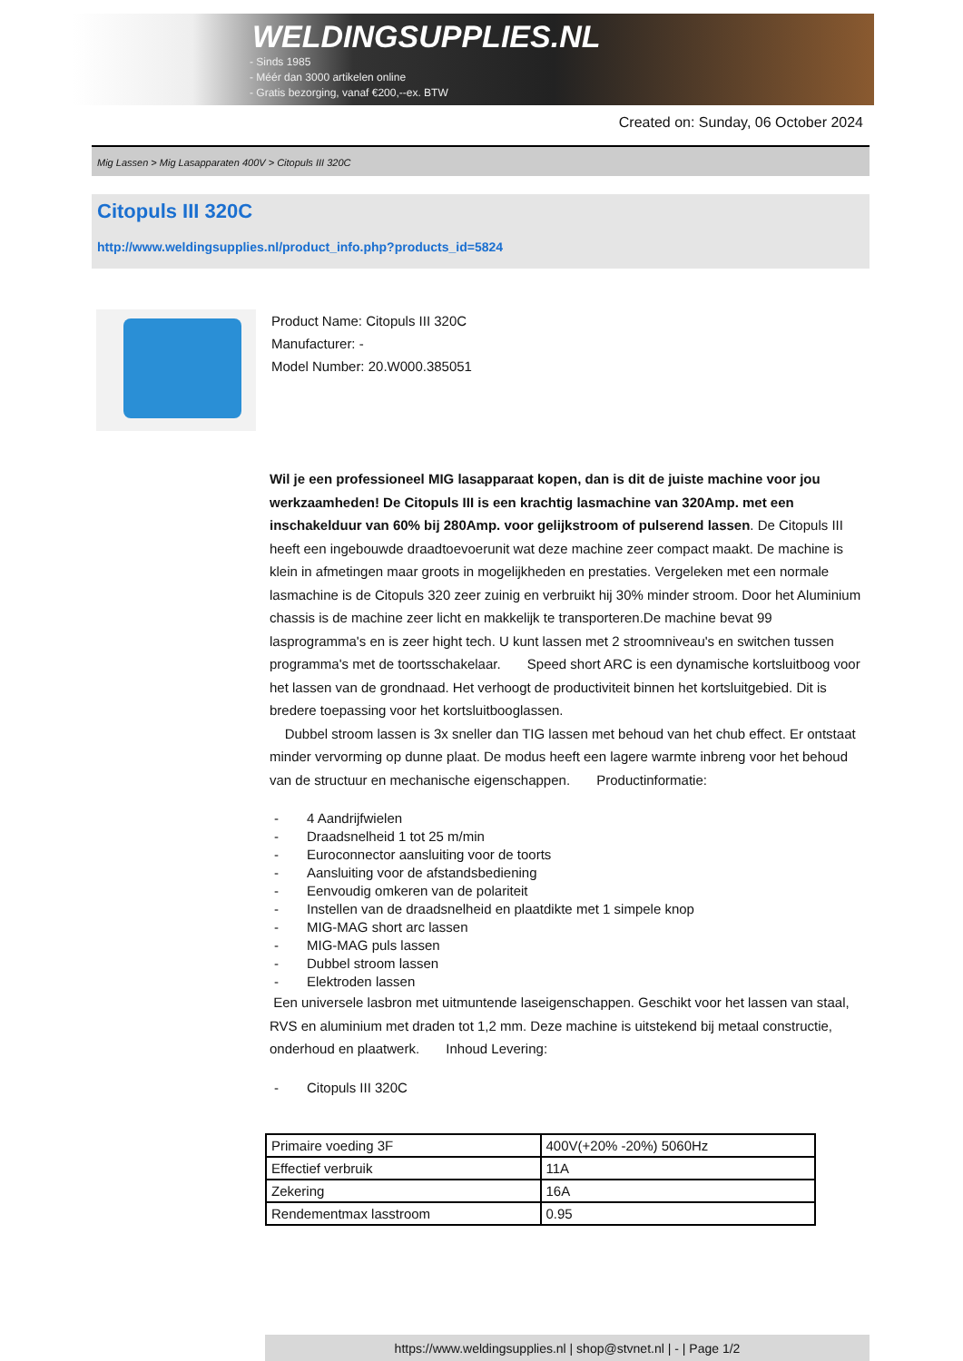WELDINGSUPPLIES.NL
- Sinds 1985
- Méér dan 3000 artikelen online
- Gratis bezorging, vanaf €200,--ex. BTW
Created on: Sunday, 06 October 2024
Mig Lassen > Mig Lasapparaten 400V > Citopuls III 320C
Citopuls III 320C
http://www.weldingsupplies.nl/product_info.php?products_id=5824
Product Name: Citopuls III 320C
Manufacturer: -
Model Number: 20.W000.385051
Wil je een professioneel MIG lasapparaat kopen, dan is dit de juiste machine voor jou werkzaamheden! De Citopuls III is een krachtig lasmachine van 320Amp. met een inschakelduur van 60% bij 280Amp. voor gelijkstroom of pulserend lassen. De Citopuls III heeft een ingebouwde draadtoevoerunit wat deze machine zeer compact maakt. De machine is klein in afmetingen maar groots in mogelijkheden en prestaties. Vergeleken met een normale lasmachine is de Citopuls 320 zeer zuinig en verbruikt hij 30% minder stroom. Door het Aluminium chassis is de machine zeer licht en makkelijk te transporteren.De machine bevat 99 lasprogramma's en is zeer hight tech. U kunt lassen met 2 stroomniveau's en switchen tussen programma's met de toortsschakelaar. Speed short ARC is een dynamische kortsluitboog voor het lassen van de grondnaad. Het verhoogt de productiviteit binnen het kortsluitgebied. Dit is bredere toepassing voor het kortsluitbooglassen.
Dubbel stroom lassen is 3x sneller dan TIG lassen met behoud van het chub effect. Er ontstaat minder vervorming op dunne plaat. De modus heeft een lagere warmte inbreng voor het behoud van de structuur en mechanische eigenschappen. Productinformatie:
- 4 Aandrijfwielen
- Draadsnelheid 1 tot 25 m/min
- Euroconnector aansluiting voor de toorts
- Aansluiting voor de afstandsbediening
- Eenvoudig omkeren van de polariteit
- Instellen van de draadsnelheid en plaatdikte met 1 simpele knop
- MIG-MAG short arc lassen
- MIG-MAG puls lassen
- Dubbel stroom lassen
- Elektroden lassen
Een universele lasbron met uitmuntende laseigenschappen. Geschikt voor het lassen van staal, RVS en aluminium met draden tot 1,2 mm. Deze machine is uitstekend bij metaal constructie, onderhoud en plaatwerk. Inhoud Levering:
- Citopuls III 320C
| Primaire voeding 3F | 400V(+20% -20%) 5060Hz |
| Effectief verbruik | 11A |
| Zekering | 16A |
| Rendementmax lasstroom | 0.95 |
https://www.weldingsupplies.nl | shop@stvnet.nl | - | Page 1/2